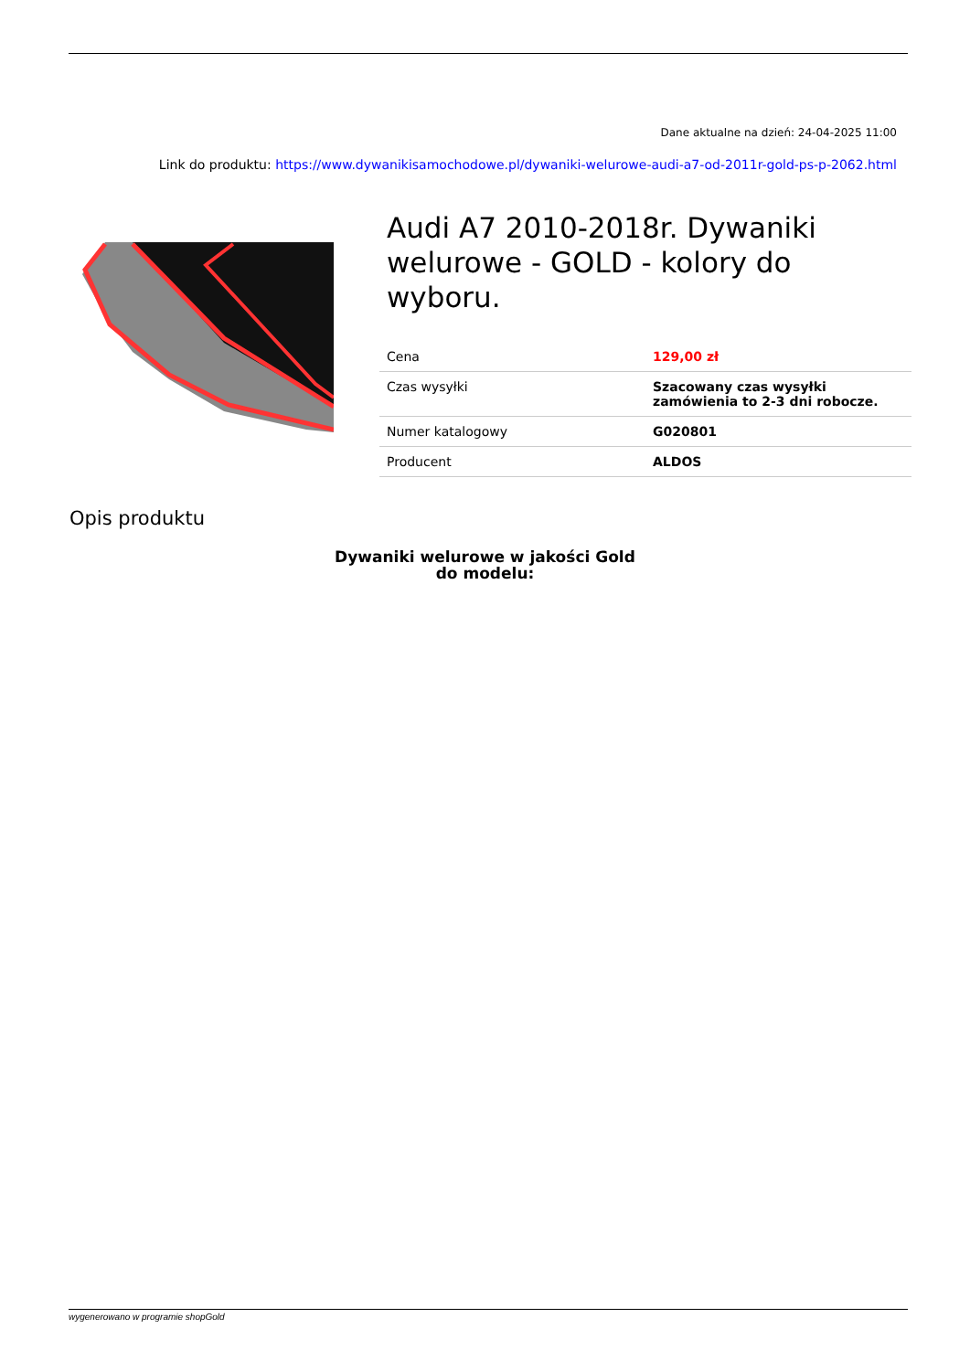Dane aktualne na dzień: 24-04-2025 11:00
Link do produktu: https://www.dywanikisamochodowe.pl/dywaniki-welurowe-audi-a7-od-2011r-gold-ps-p-2062.html
Audi A7 2010-2018r. Dywaniki welurowe - GOLD - kolory do wyboru.
| Cena | 129,00 zł |
| Czas wysyłki | Szacowany czas wysyłki zamówienia to 2-3 dni robocze. |
| Numer katalogowy | G020801 |
| Producent | ALDOS |
Opis produktu
Dywaniki welurowe w jakości Gold
do modelu:
wygenerowano w programie shopGold